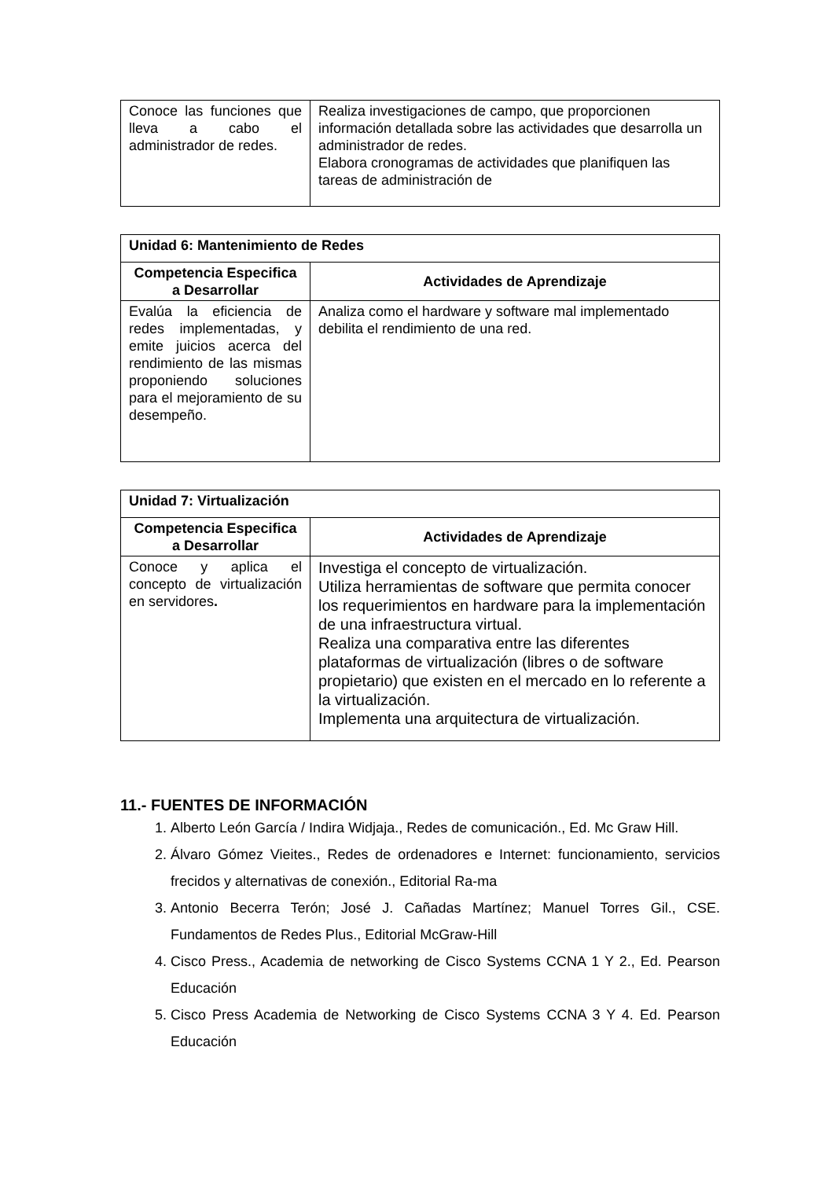| Conoce las funciones que lleva a cabo el administrador de redes. | Realiza investigaciones de campo, que proporcionen información detallada sobre las actividades que desarrolla un administrador de redes. Elabora cronogramas de actividades que planifiquen las tareas de administración de |
| Unidad 6: Mantenimiento de Redes | |
| Competencia Especifica a Desarrollar | Actividades de Aprendizaje |
| Evalúa la eficiencia de redes implementadas, y emite juicios acerca del rendimiento de las mismas proponiendo soluciones para el mejoramiento de su desempeño. | Analiza como el hardware y software mal implementado debilita el rendimiento de una red. |
| Unidad 7: Virtualización | |
| Competencia Especifica a Desarrollar | Actividades de Aprendizaje |
| Conoce y aplica el concepto de virtualización en servidores . | Investiga el concepto de virtualización. Utiliza herramientas de software que permita conocer los requerimientos en hardware para la implementación de una infraestructura virtual. Realiza una comparativa entre las diferentes plataformas de virtualización (libres o de software propietario) que existen en el mercado en lo referente a la virtualización. Implementa una arquitectura de virtualización. |
11.- FUENTES DE INFORMACIÓN
1. Alberto León García / Indira Widjaja., Redes de comunicación., Ed. Mc Graw Hill.
2. Álvaro Gómez Vieites., Redes de ordenadores e Internet: funcionamiento, servicios frecidos y alternativas de conexión., Editorial Ra-ma
3. Antonio Becerra Terón; José J. Cañadas Martínez; Manuel Torres Gil., CSE. Fundamentos de Redes Plus., Editorial McGraw-Hill
4. Cisco Press., Academia de networking de Cisco Systems CCNA 1 Y 2., Ed. Pearson Educación
5. Cisco Press Academia de Networking de Cisco Systems CCNA 3 Y 4. Ed. Pearson Educación